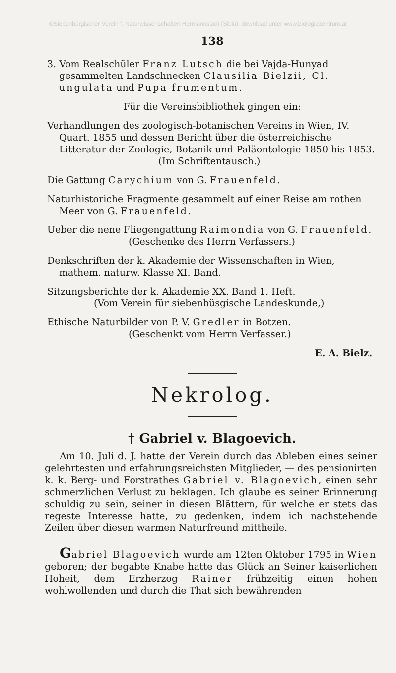©Siebenbürgischer Verein f. Naturwissenschaften Hermannstadt (Sibiu); download unter www.biologiezentrum.at
138
3. Vom Realschüler Franz Lutsch die bei Vajda-Hunyad gesammelten Landschnecken Clausilia Bielzii, Cl. ungulata und Pupa frumentum.
Für die Vereinsbibliothek gingen ein:
Verhandlungen des zoologisch-botanischen Vereins in Wien, IV. Quart. 1855 und dessen Bericht über die österreichische Litteratur der Zoologie, Botanik und Paläontologie 1850 bis 1853.
(Im Schriftentausch.)
Die Gattung Carychium von G. Frauenfeld.
Naturhistoriche Fragmente gesammelt auf einer Reise am rothen Meer von G. Frauenfeld.
Ueber die nene Fliegengattung Raimondia von G. Frauenfeld.
(Geschenke des Herrn Verfassers.)
Denkschriften der k. Akademie der Wissenschaften in Wien, mathem. naturw. Klasse XI. Band.
Sitzungsberichte der k. Akademie XX. Band 1. Heft.
(Vom Verein für siebenbüsgische Landeskunde,)
Ethische Naturbilder von P. V. Gredler in Botzen.
(Geschenkt vom Herrn Verfasser.)
E. A. Bielz.
Nekrolog.
† Gabriel v. Blagoevich.
Am 10. Juli d. J. hatte der Verein durch das Ableben eines seiner gelehrtesten und erfahrungsreichsten Mitglieder, — des pensionirten k. k. Berg- und Forstrathes Gabriel v. Blagoevich, einen sehr schmerzlichen Verlust zu beklagen. Ich glaube es seiner Erinnerung schuldig zu sein, seiner in diesen Blättern, für welche er stets das regeste Interesse hatte, zu gedenken, indem ich nachstehende Zeilen über diesen warmen Naturfreund mittheile.
Gabriel Blagoevich wurde am 12ten Oktober 1795 in Wien geboren; der begabte Knabe hatte das Glück an Seiner kaiserlichen Hoheit, dem Erzherzog Rainer frühzeitig einen hohen wohlwollenden und durch die That sich bewährenden